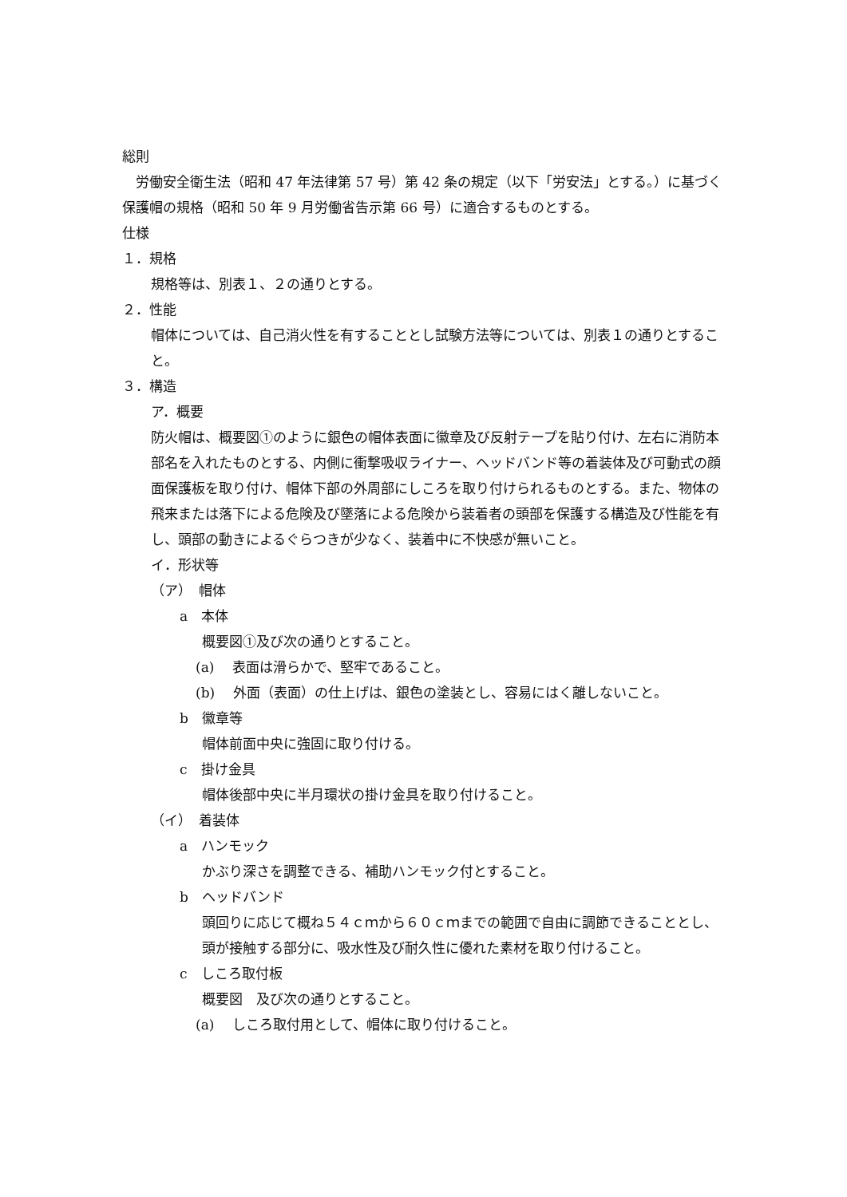総則
　労働安全衛生法（昭和 47 年法律第 57 号）第 42 条の規定（以下「労安法」とする。）に基づく保護帽の規格（昭和 50 年 9 月労働省告示第 66 号）に適合するものとする。
仕様
１．規格
規格等は、別表１、２の通りとする。
２．性能
帽体については、自己消火性を有することとし試験方法等については、別表１の通りとすること。
３．構造
ア．概要
防火帽は、概要図①のように銀色の帽体表面に徽章及び反射テープを貼り付け、左右に消防本部名を入れたものとする、内側に衝撃吸収ライナー、ヘッドバンド等の着装体及び可動式の顔面保護板を取り付け、帽体下部の外周部にしころを取り付けられるものとする。また、物体の飛来または落下による危険及び墜落による危険から装着者の頭部を保護する構造及び性能を有し、頭部の動きによるぐらつきが少なく、装着中に不快感が無いこと。
イ．形状等
（ア）　帽体
a　本体
概要図①及び次の通りとすること。
(a)　 表面は滑らかで、堅牢であること。
(b)　 外面（表面）の仕上げは、銀色の塗装とし、容易にはく離しないこと。
b　徽章等
帽体前面中央に強固に取り付ける。
c　掛け金具
帽体後部中央に半月環状の掛け金具を取り付けること。
（イ）　着装体
a　ハンモック
かぶり深さを調整できる、補助ハンモック付とすること。
b　ヘッドバンド
頭回りに応じて概ね５４ｃｍから６０ｃｍまでの範囲で自由に調節できることとし、頭が接触する部分に、吸水性及び耐久性に優れた素材を取り付けること。
c　しころ取付板
概要図　及び次の通りとすること。
(a)　 しころ取付用として、帽体に取り付けること。